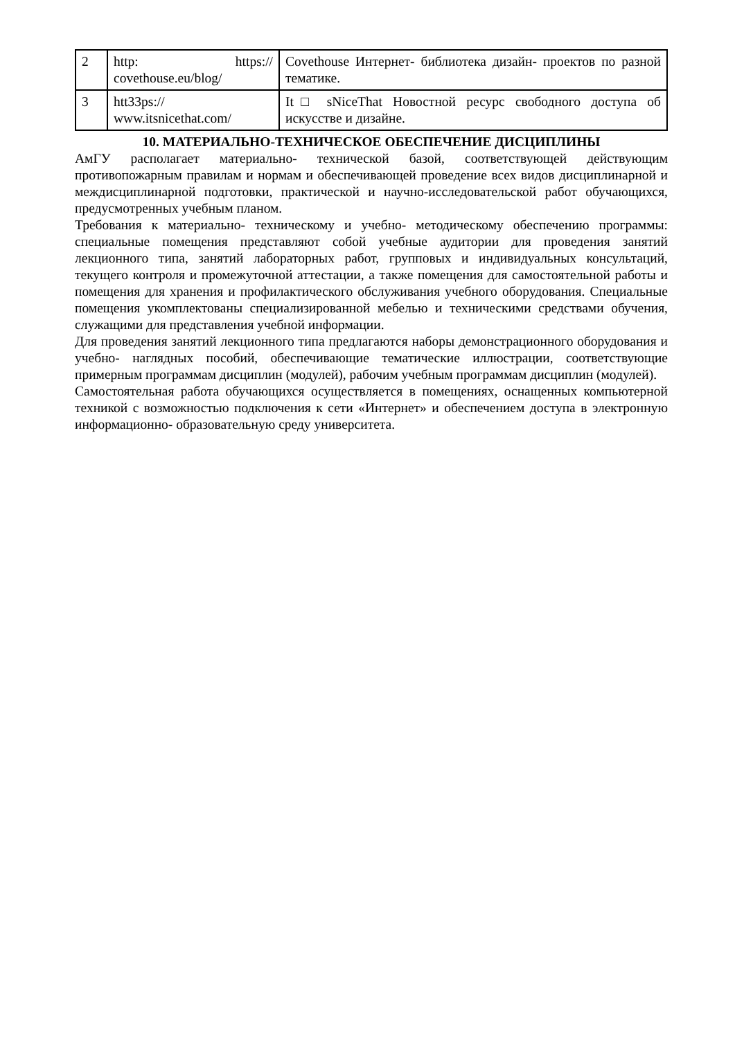| 2 | http: https:// covethouse.eu/blog/ | Covethouse Интернет- библиотека дизайн- проектов по разной тематике. |
| 3 | htt33ps:// www.itsnicethat.com/ | It□ sNiceThat Новостной ресурс свободного доступа об искусстве и дизайне. |
10. МАТЕРИАЛЬНО-ТЕХНИЧЕСКОЕ ОБЕСПЕЧЕНИЕ ДИСЦИПЛИНЫ
АмГУ располагает материально- технической базой, соответствующей действующим противопожарным правилам и нормам и обеспечивающей проведение всех видов дисциплинарной и междисциплинарной подготовки, практической и научно-исследовательской работ обучающихся, предусмотренных учебным планом.
Требования к материально- техническому и учебно- методическому обеспечению программы: специальные помещения представляют собой учебные аудитории для проведения занятий лекционного типа, занятий лабораторных работ, групповых и индивидуальных консультаций, текущего контроля и промежуточной аттестации, а также помещения для самостоятельной работы и помещения для хранения и профилактического обслуживания учебного оборудования. Специальные помещения укомплектованы специализированной мебелью и техническими средствами обучения, служащими для представления учебной информации.
Для проведения занятий лекционного типа предлагаются наборы демонстрационного оборудования и учебно- наглядных пособий, обеспечивающие тематические иллюстрации, соответствующие примерным программам дисциплин (модулей), рабочим учебным программам дисциплин (модулей).
Самостоятельная работа обучающихся осуществляется в помещениях, оснащенных компьютерной техникой с возможностью подключения к сети «Интернет» и обеспечением доступа в электронную информационно- образовательную среду университета.